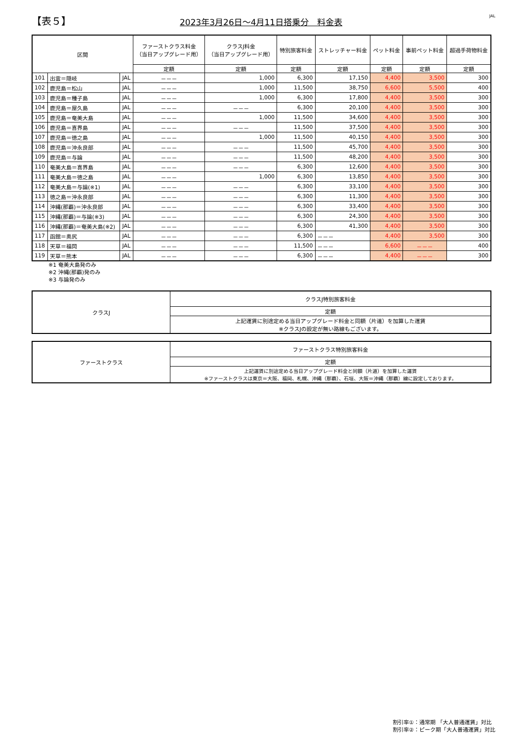【表５】
2023年3月26日～4月11日搭乗分　料金表
JAL
| 区間 | | | ファーストクラス料金 （当日アップグレード用） | クラスJ料金 （当日アップグレード用） | 特別旅客料金 | ストレッチャー料金 | ペット料金 | 事前ペット料金 | 超過手荷物料金 |
| --- | --- | --- | --- | --- | --- | --- | --- | --- | --- |
| | | | 定額 | 定額 | 定額 | 定額 | 定額 | 定額 | 定額 |
| 101 | 出雲＝隠岐 | JAL | －－－ | 1,000 | 6,300 | 17,150 | 4,400 | 3,500 | 300 |
| 102 | 鹿児島＝松山 | JAL | －－－ | 1,000 | 11,500 | 38,750 | 6,600 | 5,500 | 400 |
| 103 | 鹿児島＝種子島 | JAL | －－－ | 1,000 | 6,300 | 17,800 | 4,400 | 3,500 | 300 |
| 104 | 鹿児島＝屋久島 | JAL | －－－ | －－－ | 6,300 | 20,100 | 4,400 | 3,500 | 300 |
| 105 | 鹿児島＝奄美大島 | JAL | －－－ | 1,000 | 11,500 | 34,600 | 4,400 | 3,500 | 300 |
| 106 | 鹿児島＝喜界島 | JAL | －－－ | －－－ | 11,500 | 37,500 | 4,400 | 3,500 | 300 |
| 107 | 鹿児島＝徳之島 | JAL | －－－ | 1,000 | 11,500 | 40,150 | 4,400 | 3,500 | 300 |
| 108 | 鹿児島＝沖永良部 | JAL | －－－ | －－－ | 11,500 | 45,700 | 4,400 | 3,500 | 300 |
| 109 | 鹿児島＝与論 | JAL | －－－ | －－－ | 11,500 | 48,200 | 4,400 | 3,500 | 300 |
| 110 | 奄美大島＝喜界島 | JAL | －－－ | －－－ | 6,300 | 12,600 | 4,400 | 3,500 | 300 |
| 111 | 奄美大島＝徳之島 | JAL | －－－ | 1,000 | 6,300 | 13,850 | 4,400 | 3,500 | 300 |
| 112 | 奄美大島＝与論(※1) | JAL | －－－ | －－－ | 6,300 | 33,100 | 4,400 | 3,500 | 300 |
| 113 | 徳之島＝沖永良部 | JAL | －－－ | －－－ | 6,300 | 11,300 | 4,400 | 3,500 | 300 |
| 114 | 沖縄(那覇)＝沖永良部 | JAL | －－－ | －－－ | 6,300 | 33,400 | 4,400 | 3,500 | 300 |
| 115 | 沖縄(那覇)＝与論(※3) | JAL | －－－ | －－－ | 6,300 | 24,300 | 4,400 | 3,500 | 300 |
| 116 | 沖縄(那覇)＝奄美大島(※2) | JAL | －－－ | －－－ | 6,300 | 41,300 | 4,400 | 3,500 | 300 |
| 117 | 函館＝奥尻 | JAL | －－－ | －－－ | 6,300 | －－－ | 4,400 | 3,500 | 300 |
| 118 | 天草＝福岡 | JAL | －－－ | －－－ | 11,500 | －－－ | 6,600 | －－－ | 400 |
| 119 | 天草＝熊本 | JAL | －－－ | －－－ | 6,300 | －－－ | 4,400 | －－－ | 300 |
※1 奄美大島発のみ
※2 沖縄(那覇)発のみ
※3 与論発のみ
| クラスJ | クラスJ特別旅客料金 |
| | 定額 |
| | 上記運賃に別途定める当日アップグレード料金と同額（片道）を加算した運賃 ※クラスJの設定が無い路線もございます。 |
| ファーストクラス | ファーストクラス特別旅客料金 |
| | 定額 |
| | 上記運賃に別途定める当日アップグレード料金と同額（片道）を加算した運賃 ※ファーストクラスは東京＝大阪、福岡、札幌、沖縄（那覇）、石垣、大阪＝沖縄（那覇）線に設定しております。 |
割引率①：通常期 「大人普通運賃」対比
割引率②：ピーク期「大人普通運賃」対比